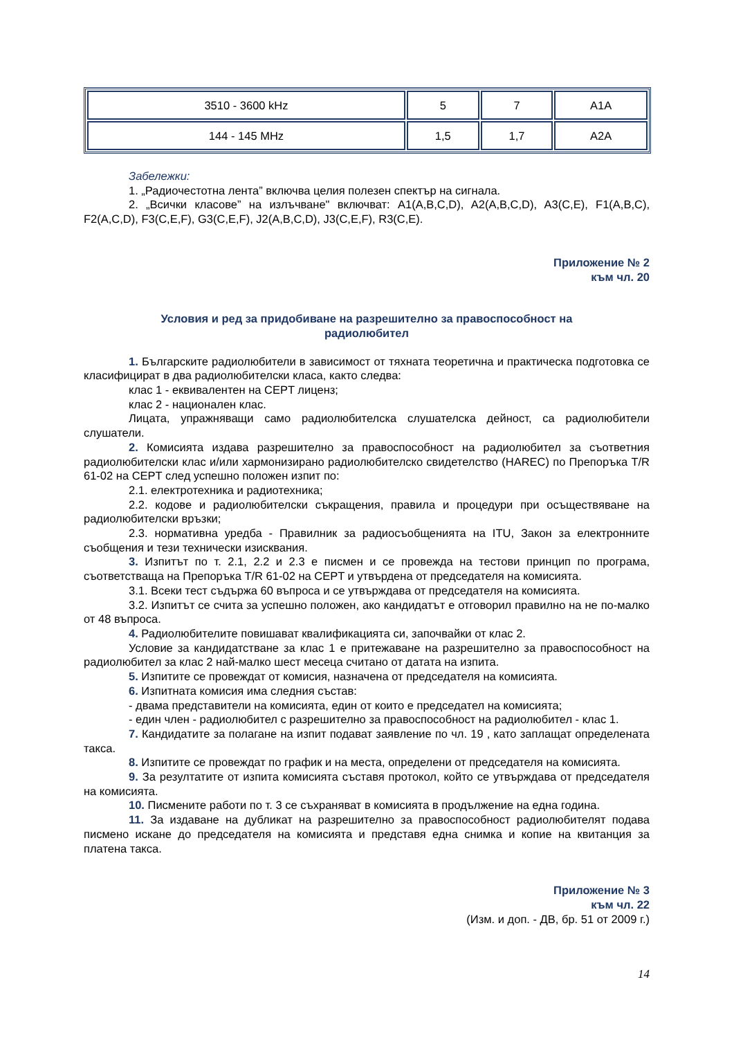| 3510 - 3600 kHz | 5 | 7 | A1A |
| 144 - 145 MHz | 1,5 | 1,7 | A2A |
Забележки:
1. „Радиочестотна лента” включва целия полезен спектър на сигнала.
2. „Всички класове” на излъчване" включват: A1(A,B,C,D), A2(A,B,C,D), A3(C,E), F1(A,B,C), F2(A,C,D), F3(C,E,F), G3(C,E,F), J2(A,B,C,D), J3(C,E,F), R3(C,E).
Приложение № 2
към чл. 20
Условия и ред за придобиване на разрешително за правоспособност на радиолюбител
1. Българските радиолюбители в зависимост от тяхната теоретична и практическа подготовка се класифицират в два радиолюбителски класа, както следва:
клас 1 - еквивалентен на CEPT лиценз;
клас 2 - национален клас.
Лицата, упражняващи само радиолюбителска слушателска дейност, са радиолюбители слушатели.
2. Комисията издава разрешително за правоспособност на радиолюбител за съответния радиолюбителски клас и/или хармонизирано радиолюбителско свидетелство (HAREC) по Препоръка T/R 61-02 на CEPT след успешно положен изпит по:
2.1. електротехника и радиотехника;
2.2. кодове и радиолюбителски съкращения, правила и процедури при осъществяване на радиолюбителски връзки;
2.3. нормативна уредба - Правилник за радиосъобщенията на ITU, Закон за електронните съобщения и тези технически изисквания.
3. Изпитът по т. 2.1, 2.2 и 2.3 е писмен и се провежда на тестови принцип по програма, съответстваща на Препоръка T/R 61-02 на CEPT и утвърдена от председателя на комисията.
3.1. Всеки тест съдържа 60 въпроса и се утвърждава от председателя на комисията.
3.2. Изпитът се счита за успешно положен, ако кандидатът е отговорил правилно на не по-малко от 48 въпроса.
4. Радиолюбителите повишават квалификацията си, започвайки от клас 2.
Условие за кандидатстване за клас 1 е притежаване на разрешително за правоспособност на радиолюбител за клас 2 най-малко шест месеца считано от датата на изпита.
5. Изпитите се провеждат от комисия, назначена от председателя на комисията.
6. Изпитната комисия има следния състав:
- двама представители на комисията, един от които е председател на комисията;
- един член - радиолюбител с разрешително за правоспособност на радиолюбител - клас 1.
7. Кандидатите за полагане на изпит подават заявление по чл. 19 , като заплащат определената такса.
8. Изпитите се провеждат по график и на места, определени от председателя на комисията.
9. За резултатите от изпита комисията съставя протокол, който се утвърждава от председателя на комисията.
10. Писмените работи по т. 3 се съхраняват в комисията в продължение на една година.
11. За издаване на дубликат на разрешително за правоспособност радиолюбителят подава писмено искане до председателя на комисията и представя една снимка и копие на квитанция за платена такса.
Приложение № 3
към чл. 22
(Изм. и доп. - ДВ, бр. 51 от 2009 г.)
14